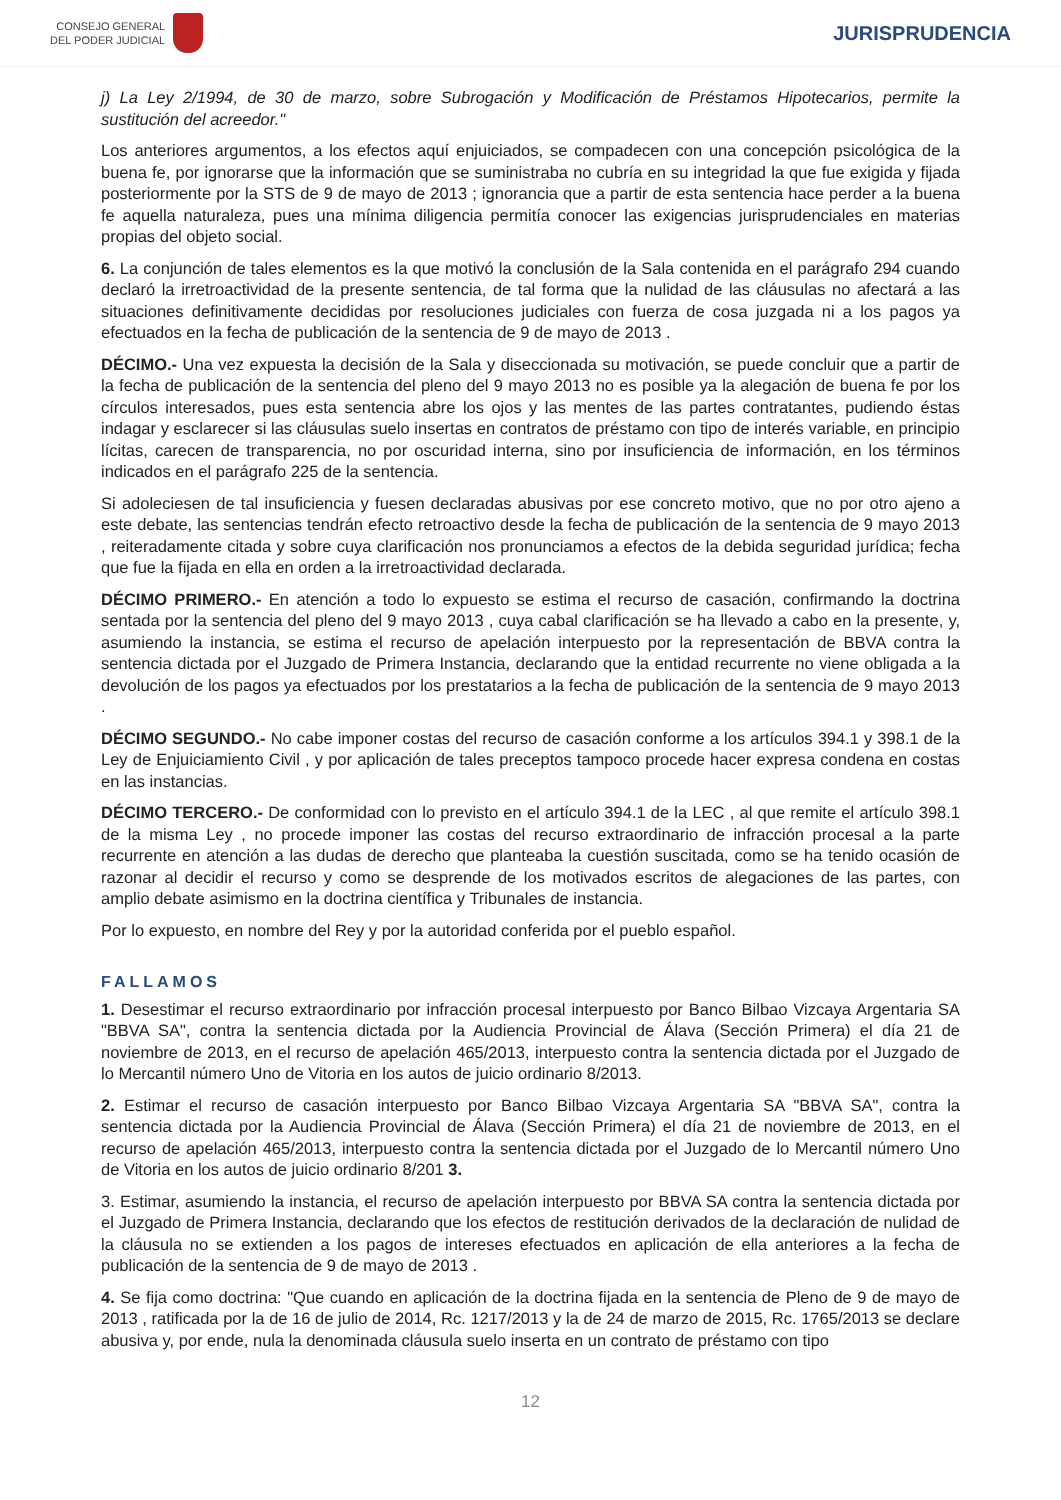CONSEJO GENERAL
DEL PODER JUDICIAL
JURISPRUDENCIA
j) La Ley 2/1994, de 30 de marzo, sobre Subrogación y Modificación de Préstamos Hipotecarios, permite la sustitución del acreedor."
Los anteriores argumentos, a los efectos aquí enjuiciados, se compadecen con una concepción psicológica de la buena fe, por ignorarse que la información que se suministraba no cubría en su integridad la que fue exigida y fijada posteriormente por la STS de 9 de mayo de 2013 ; ignorancia que a partir de esta sentencia hace perder a la buena fe aquella naturaleza, pues una mínima diligencia permitía conocer las exigencias jurisprudenciales en materias propias del objeto social.
6. La conjunción de tales elementos es la que motivó la conclusión de la Sala contenida en el parágrafo 294 cuando declaró la irretroactividad de la presente sentencia, de tal forma que la nulidad de las cláusulas no afectará a las situaciones definitivamente decididas por resoluciones judiciales con fuerza de cosa juzgada ni a los pagos ya efectuados en la fecha de publicación de la sentencia de 9 de mayo de 2013 .
DÉCIMO.- Una vez expuesta la decisión de la Sala y diseccionada su motivación, se puede concluir que a partir de la fecha de publicación de la sentencia del pleno del 9 mayo 2013 no es posible ya la alegación de buena fe por los círculos interesados, pues esta sentencia abre los ojos y las mentes de las partes contratantes, pudiendo éstas indagar y esclarecer si las cláusulas suelo insertas en contratos de préstamo con tipo de interés variable, en principio lícitas, carecen de transparencia, no por oscuridad interna, sino por insuficiencia de información, en los términos indicados en el parágrafo 225 de la sentencia.
Si adoleciesen de tal insuficiencia y fuesen declaradas abusivas por ese concreto motivo, que no por otro ajeno a este debate, las sentencias tendrán efecto retroactivo desde la fecha de publicación de la sentencia de 9 mayo 2013 , reiteradamente citada y sobre cuya clarificación nos pronunciamos a efectos de la debida seguridad jurídica; fecha que fue la fijada en ella en orden a la irretroactividad declarada.
DÉCIMO PRIMERO.- En atención a todo lo expuesto se estima el recurso de casación, confirmando la doctrina sentada por la sentencia del pleno del 9 mayo 2013 , cuya cabal clarificación se ha llevado a cabo en la presente, y, asumiendo la instancia, se estima el recurso de apelación interpuesto por la representación de BBVA contra la sentencia dictada por el Juzgado de Primera Instancia, declarando que la entidad recurrente no viene obligada a la devolución de los pagos ya efectuados por los prestatarios a la fecha de publicación de la sentencia de 9 mayo 2013 .
DÉCIMO SEGUNDO.- No cabe imponer costas del recurso de casación conforme a los artículos 394.1 y 398.1 de la Ley de Enjuiciamiento Civil , y por aplicación de tales preceptos tampoco procede hacer expresa condena en costas en las instancias.
DÉCIMO TERCERO.- De conformidad con lo previsto en el artículo 394.1 de la LEC , al que remite el artículo 398.1 de la misma Ley , no procede imponer las costas del recurso extraordinario de infracción procesal a la parte recurrente en atención a las dudas de derecho que planteaba la cuestión suscitada, como se ha tenido ocasión de razonar al decidir el recurso y como se desprende de los motivados escritos de alegaciones de las partes, con amplio debate asimismo en la doctrina científica y Tribunales de instancia.
Por lo expuesto, en nombre del Rey y por la autoridad conferida por el pueblo español.
FALLAMOS
1. Desestimar el recurso extraordinario por infracción procesal interpuesto por Banco Bilbao Vizcaya Argentaria SA "BBVA SA", contra la sentencia dictada por la Audiencia Provincial de Álava (Sección Primera) el día 21 de noviembre de 2013, en el recurso de apelación 465/2013, interpuesto contra la sentencia dictada por el Juzgado de lo Mercantil número Uno de Vitoria en los autos de juicio ordinario 8/2013.
2. Estimar el recurso de casación interpuesto por Banco Bilbao Vizcaya Argentaria SA "BBVA SA", contra la sentencia dictada por la Audiencia Provincial de Álava (Sección Primera) el día 21 de noviembre de 2013, en el recurso de apelación 465/2013, interpuesto contra la sentencia dictada por el Juzgado de lo Mercantil número Uno de Vitoria en los autos de juicio ordinario 8/201 3.
3. Estimar, asumiendo la instancia, el recurso de apelación interpuesto por BBVA SA contra la sentencia dictada por el Juzgado de Primera Instancia, declarando que los efectos de restitución derivados de la declaración de nulidad de la cláusula no se extienden a los pagos de intereses efectuados en aplicación de ella anteriores a la fecha de publicación de la sentencia de 9 de mayo de 2013 .
4. Se fija como doctrina: "Que cuando en aplicación de la doctrina fijada en la sentencia de Pleno de 9 de mayo de 2013 , ratificada por la de 16 de julio de 2014, Rc. 1217/2013 y la de 24 de marzo de 2015, Rc. 1765/2013 se declare abusiva y, por ende, nula la denominada cláusula suelo inserta en un contrato de préstamo con tipo
12